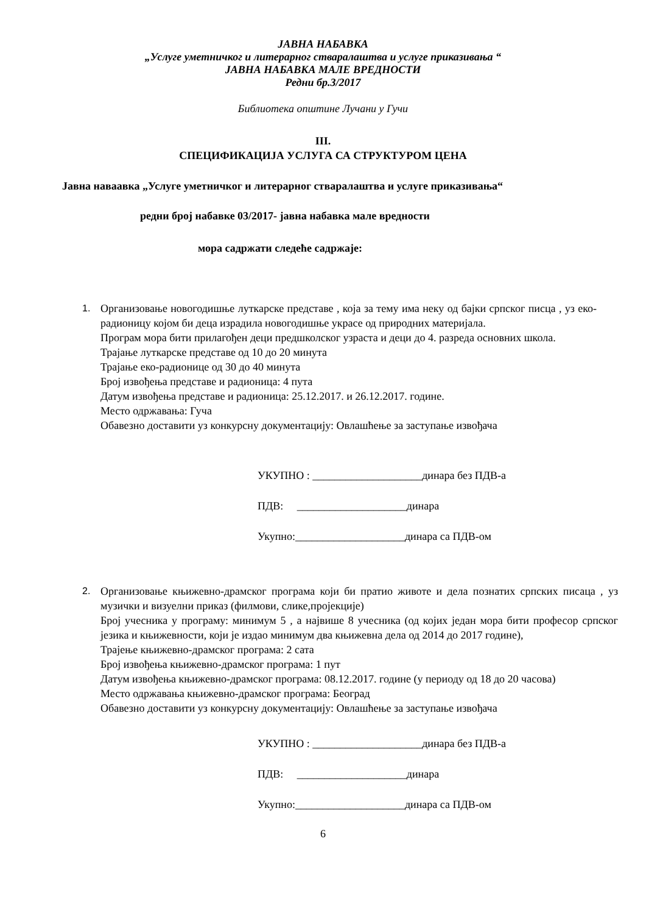ЈАВНА НАБАВКА
„Услуге уметничког и литерарног стваралаштва и услуге приказивања “
ЈАВНА НАБАВКА МАЛЕ ВРЕДНОСТИ
Редни бр.3/2017
Библиотека општине Лучани у Гучи
III.
СПЕЦИФИКАЦИЈА УСЛУГА СА СТРУКТУРОМ ЦЕНА
Јавна наваавка „Услуге уметничког и литерарног стваралаштва и услуге приказивања“
редни број набавке 03/2017- јавна набавка мале вредности
мора садржати следеће садржаје:
1. Организовање новогодишње луткарске представе , која за тему има неку од бајки српског писца , уз еко-радионицу којом би деца израдила новогодишње украсе од природних материјала.
Програм мора бити прилагођен деци предшколског узраста и деци до 4. разреда основних школа.
Трајање луткарске представе од 10 до 20 минута
Трајање еко-радионице од 30 до 40 минута
Број извођења представе и радионица: 4 пута
Датум извођења представе и радионица: 25.12.2017. и 26.12.2017. године.
Место одржавања: Гуча
Обавезно доставити уз конкурсну документацију: Овлашћење за заступање извођача
УКУПНО : ____________________динара без ПДВ-а
ПДВ: ____________________динара
Укупно:____________________динара са ПДВ-ом
2. Организовање књижевно-драмског програма који би пратио животе и дела познатих српских писаца , уз музички и визуелни приказ (филмови, слике,пројекције)
Број учесника у програму: минимум 5 , а највише 8 учесника (од којих један мора бити професор српског језика и књижевности, који је издао минимум два књижевна дела од 2014 до 2017 године),
Трајење књижевно-драмског програма: 2 сата
Број извођења књижевно-драмског програма: 1 пут
Датум извођења књижевно-драмског програма: 08.12.2017. године (у периоду од 18 до 20 часова)
Место одржавања књижевно-драмског програма: Београд
Обавезно доставити уз конкурсну документацију: Овлашћење за заступање извођача
УКУПНО : ____________________динара без ПДВ-а
ПДВ: ____________________динара
Укупно:____________________динара са ПДВ-ом
6